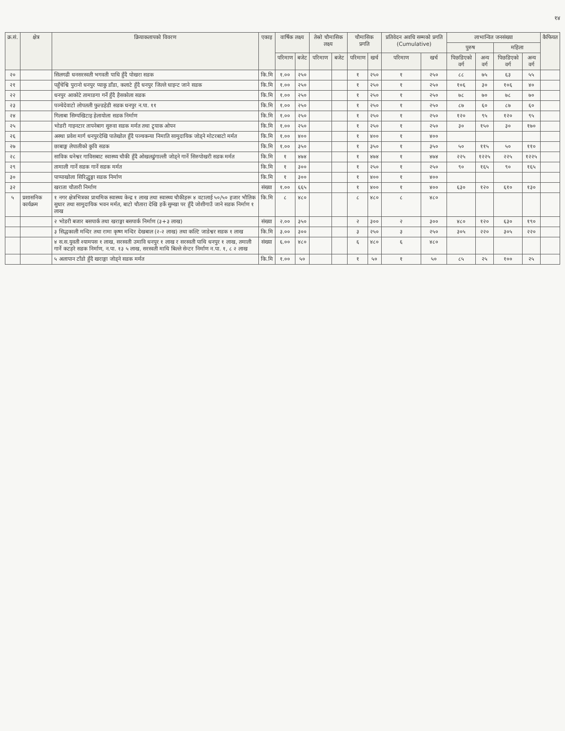१४
| क्र.सं. | क्षेत्र | क्रियाकलापको विवरण | एकाइ | वार्षिक लक्ष्य | | तेस्रो चौमासिक लक्ष्य | | चौमासिक प्रगति | | प्रतिवेदन अवधि सम्मको प्रगति (Cumulative) | | लाभान्वित जनसंख्या | | | | कैफियत |
| --- | --- | --- | --- | --- | --- | --- | --- | --- | --- | --- | --- | --- | --- | --- | --- | --- |
| | | | | | | | | | | | | पुरुष | | महिला | | |
| | | | | परिमाण | बजेट | परिमाण | बजेट | परिमाण | खर्च | परिमाण | खर्च | पिछडिएको वर्ग | अन्य वर्ग | पिछडिएको वर्ग | अन्य वर्ग | |
| २० | | सिलगढी धनसरस्वती भगवती पाधि हुँदै पोखरा सडक | कि.मि | १.०० | २५० | | | १ | २५० | १ | २५० | ८८ | ७५ | ६३ | ५५ | |
| २१ | | पहुँचेश्वि पुरानो धनपुर प्याकु डाँडा, कलाटे हुँदै धनपुर जिल्ले धाइन्ट जाने सडक | कि.मि | १.०० | २५० | | | १ | २५० | १ | २५० | १०६ | ३० | १०६ | ४० | |
| २२ | | धनपुर आकोटे तामाङगा गर्ने हुँदै हैसकोला सडक | कि.मि | १.०० | २५० | | | १ | २५० | १ | २५० | ७८ | ७० | ७८ | ७० | |
| २३ | | पञ्चेदेवाटो लोपतली फुल्डहेडी सडक धनपुर न.पा. ११ | कि.मि | १.०० | २५० | | | १ | २५० | १ | २५० | ८७ | ६० | ८७ | ६० | |
| २४ | | गिलाबा सिम्पखिटाइ हेलायोला सडक निर्माण | कि.मि | १.०० | २५० | | | १ | २५० | १ | २५० | १२० | ९५ | १२० | ९५ | |
| २५ | | भोडरी गाइनटार तापनेबाग सुरुवा सडक मर्मत तथा ट्र्याक ओपन | कि.मि | १.०० | २५० | | | १ | २५० | १ | २५० | ३० | १५० | ३० | १७० | |
| २६ | | अस्था प्रवेश मार्ग धनपुरदेखि पातेखोल हुँदै पञ्चकन्या निमाति सामुदायिक जोड्ने मोटरबाटो मर्मत | कि.मि | १.०० | ४०० | | | १ | ४०० | १ | ४०० | | | | | |
| २७ | | छाबाङ्ग लेपालीको कुवि सडक | कि.मि | १.०० | ३५० | | | १ | ३५० | १ | ३५० | ५० | ११५ | ५० | ११० | |
| २८ | | साविक धनेश्वर गाविसबाट स्वास्थ्य चौकी हुँदै ओखलढुंगाल्ली जोड्ने गार्ने सिरुपोखरी सडक मर्मत | कि.मि | १ | ४७४ | | | १ | ४७४ | १ | ४७४ | २२५ | १२२५ | २२५ | १२२५ | |
| २९ | | तामाली गार्ने सडक गार्ने सडक मर्मत | कि.मि | १ | ३०० | | | १ | २५० | १ | २५० | ९० | १६५ | ९० | १६५ | |
| ३० | | पाप्पाखोला सिरिद्धुङ्गा सडक निर्माण | कि.मि | १ | ३०० | | | १ | ४०० | १ | ४०० | | | | | |
| ३२ | | खराता चौतारी निर्माण | संख्या | १.०० | ६६५ | | | १ | ४०० | १ | ४०० | ६३० | १२० | ६१० | १३० | |
| ५ | प्रशासनिक कार्यक्रम | १ नगर क्षेत्रभित्रका प्राथमिक स्वास्थ्य केन्द्र १ लाख तथा स्वास्थ्य चौकीहरू ४ वटालाई ५०/५० हजार भौतिक सुधार तथा सामुदायिक भवन मर्मत, बाटो चौतारा देखि हर्के सुम्खा पर हुँदै जोशीगाउँ जाने सडक निर्माण १ लाख | कि.मि | ८ | ४८० | | | ८ | ४८० | ८ | ४८० | | | | | |
| | | २ भोडरी बजार बसपार्क तथा खराङ्गा बसपार्क निर्माण (३+३ लाख) | संख्या | २.०० | ३५० | | | २ | ३०० | २ | ३०० | ४८० | १२० | ६३० | १९० | |
| | | ३ सिद्धकाली मन्दिर तथा रामा कृष्ण मन्दिर देखबाल (२-२ लाख) तथा कल्टि जाडेश्वर सडक १ लाख | कि.मि | ३.०० | ३०० | | | ३ | २५० | ३ | २५० | ३०५ | २२० | ३०५ | २२० | |
| | | ४ स.स.युवती श्यामपस १ लाख, सरस्वती उमावि धनपुर १ लाख र सरस्वती पाथि धनपुर १ लाख, तमाली गार्ने कटहरे सडक निर्माण, न.पा. १३ ५ लाख, सरस्वती माथि बिल्ले सेन्टर निर्माण न.पा. १, ८ २ लाख | संख्या | ६.०० | ४८० | | | ६ | ४८० | ६ | ४८० | | | | | |
| | | ५ अलापान टाँडो हुँदै खराङ्गा जोड्ने सडक मर्मत | कि.मि | १.०० | ५० | | | १ | ५० | १ | ५० | ८५ | २५ | १०० | २५ | |